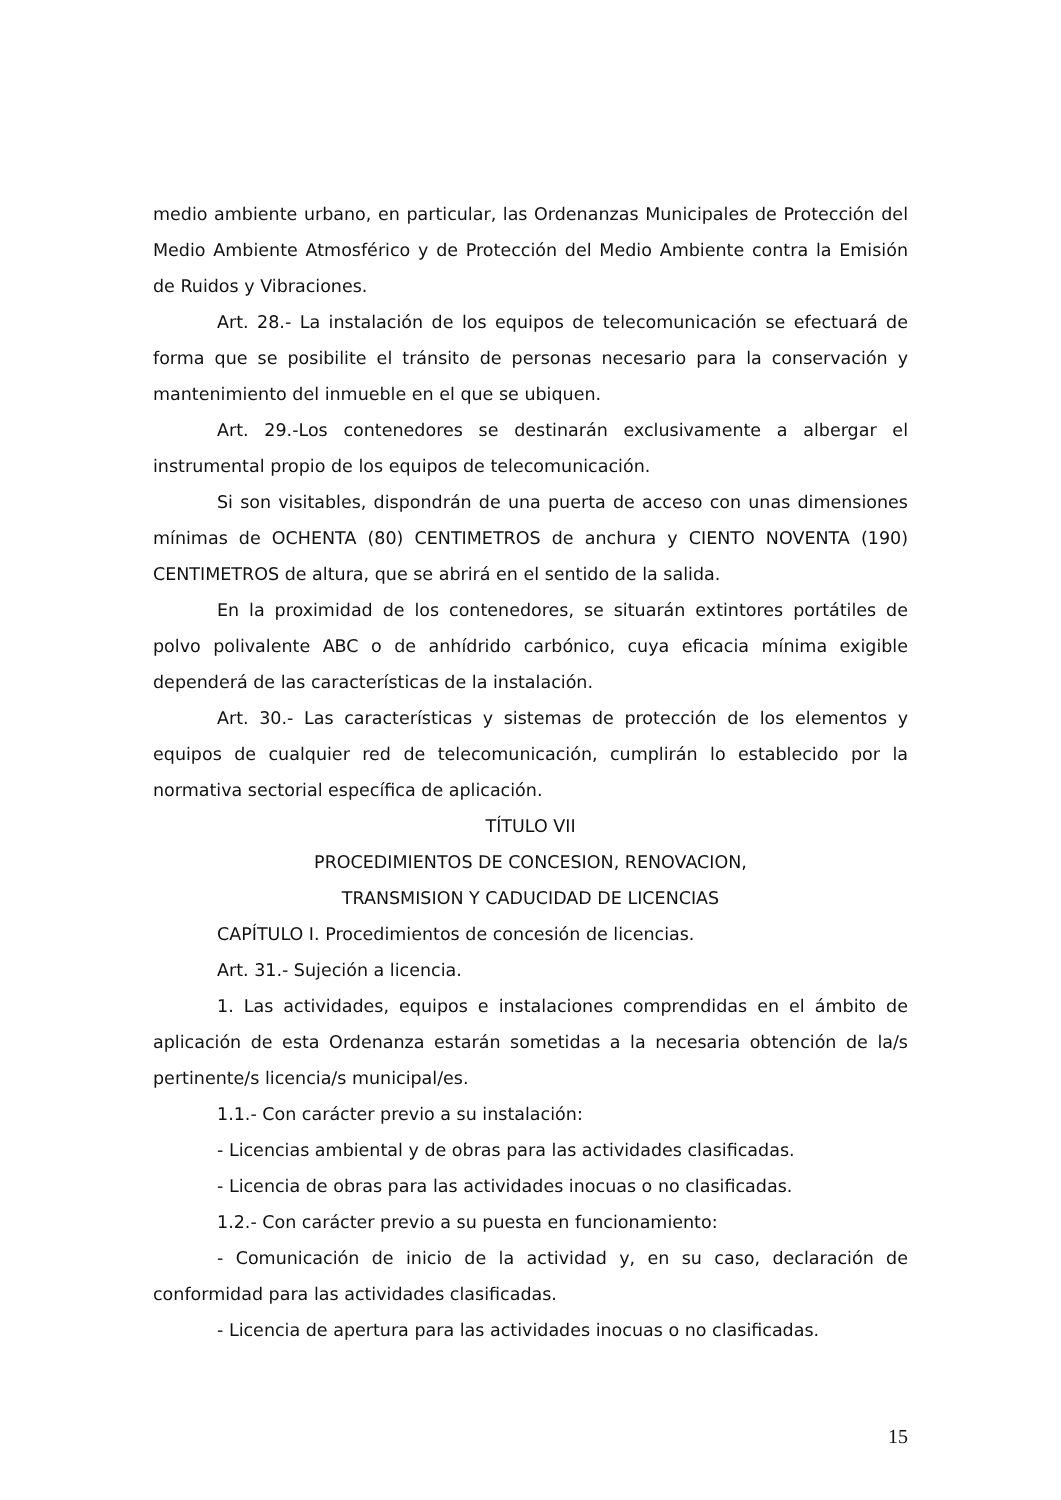medio ambiente urbano, en particular, las Ordenanzas Municipales de Protección del Medio Ambiente Atmosférico y de Protección del Medio Ambiente contra la Emisión de Ruidos y Vibraciones.
Art. 28.- La instalación de los equipos de telecomunicación se efectuará de forma que se posibilite el tránsito de personas necesario para la conservación y mantenimiento del inmueble en el que se ubiquen.
Art. 29.-Los contenedores se destinarán exclusivamente a albergar el instrumental propio de los equipos de telecomunicación.
Si son visitables, dispondrán de una puerta de acceso con unas dimensiones mínimas de OCHENTA (80) CENTIMETROS de anchura y CIENTO NOVENTA (190) CENTIMETROS de altura, que se abrirá en el sentido de la salida.
En la proximidad de los contenedores, se situarán extintores portátiles de polvo polivalente ABC o de anhídrido carbónico, cuya eficacia mínima exigible dependerá de las características de la instalación.
Art. 30.- Las características y sistemas de protección de los elementos y equipos de cualquier red de telecomunicación, cumplirán lo establecido por la normativa sectorial específica de aplicación.
TÍTULO VII
PROCEDIMIENTOS DE CONCESION, RENOVACION,
TRANSMISION Y CADUCIDAD DE LICENCIAS
CAPÍTULO I. Procedimientos de concesión de licencias.
Art. 31.- Sujeción a licencia.
1. Las actividades, equipos e instalaciones comprendidas en el ámbito de aplicación de esta Ordenanza estarán sometidas a la necesaria obtención de la/s pertinente/s licencia/s municipal/es.
1.1.- Con carácter previo a su instalación:
- Licencias ambiental y de obras para las actividades clasificadas.
- Licencia de obras para las actividades inocuas o no clasificadas.
1.2.- Con carácter previo a su puesta en funcionamiento:
- Comunicación de inicio de la actividad y, en su caso, declaración de conformidad para las actividades clasificadas.
- Licencia de apertura para las actividades inocuas o no clasificadas.
15